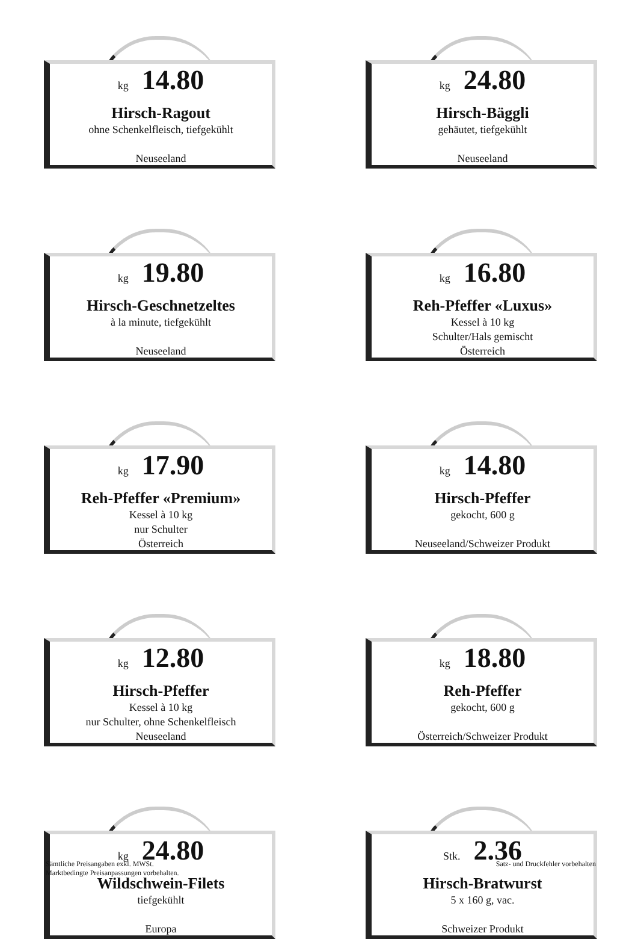kg 14.80
Hirsch-Ragout
ohne Schenkelfleisch, tiefgekühlt
Neuseeland
kg 24.80
Hirsch-Bäggli
gehäutet, tiefgekühlt
Neuseeland
kg 19.80
Hirsch-Geschnetzeltes
à la minute, tiefgekühlt
Neuseeland
kg 16.80
Reh-Pfeffer «Luxus»
Kessel à 10 kg
Schulter/Hals gemischt
Österreich
kg 17.90
Reh-Pfeffer «Premium»
Kessel à 10 kg
nur Schulter
Österreich
kg 14.80
Hirsch-Pfeffer
gekocht, 600 g
Neuseeland/Schweizer Produkt
kg 12.80
Hirsch-Pfeffer
Kessel à 10 kg
nur Schulter, ohne Schenkelfleisch
Neuseeland
kg 18.80
Reh-Pfeffer
gekocht, 600 g
Österreich/Schweizer Produkt
kg 24.80
Wildschwein-Filets
tiefgekühlt
Europa
Stk. 2.36
Hirsch-Bratwurst
5 x 160 g, vac.
Schweizer Produkt
Sämtliche Preisangaben exkl. MWSt.
Marktbedingte Preisanpassungen vorbehalten.
Satz- und Druckfehler vorbehalten